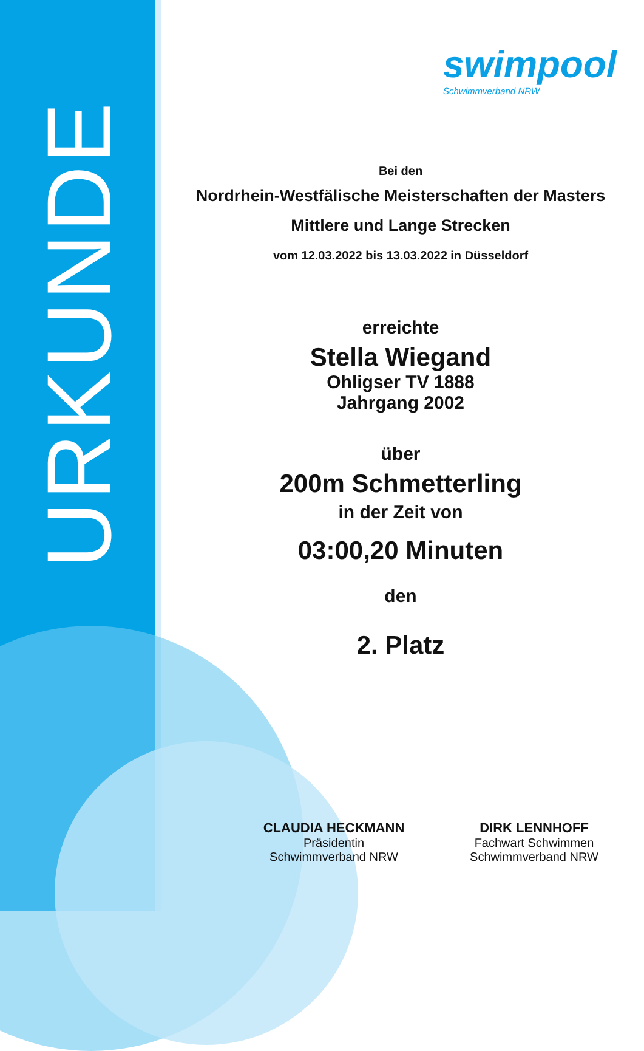URKUNDE
swimpool
Schwimmverband NRW
Bei den
Nordrhein-Westfälische Meisterschaften der Masters
Mittlere und Lange Strecken
vom 12.03.2022 bis 13.03.2022 in Düsseldorf
erreichte
Stella Wiegand
Ohligser TV 1888
Jahrgang 2002
über
200m Schmetterling
in der Zeit von
03:00,20 Minuten
den
2. Platz
CLAUDIA HECKMANN
Präsidentin
Schwimmverband NRW
DIRK LENNHOFF
Fachwart Schwimmen
Schwimmverband NRW